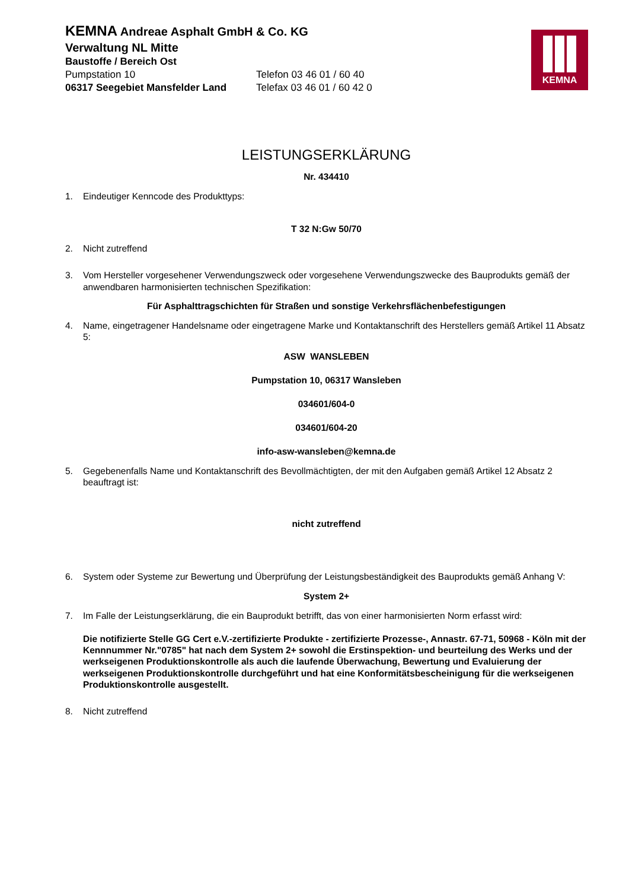KEMNA
KEMNA Andreae Asphalt GmbH & Co. KG
Verwaltung NL Mitte
Baustoffe / Bereich Ost
Pumpstation 10 Telefon 03 46 01 / 60 40
06317 Seegebiet Mansfelder Land Telefax 03 46 01 / 60 42 0
LEISTUNGSERKLÄRUNG
Nr. 434410
1. Eindeutiger Kenncode des Produkttyps:
T 32 N:Gw 50/70
2. Nicht zutreffend
3. Vom Hersteller vorgesehener Verwendungszweck oder vorgesehene Verwendungszwecke des Bauprodukts gemäß der anwendbaren harmonisierten technischen Spezifikation:
Für Asphalttragschichten für Straßen und sonstige Verkehrsflächenbefestigungen
4. Name, eingetragener Handelsname oder eingetragene Marke und Kontaktanschrift des Herstellers gemäß Artikel 11 Absatz 5:
ASW WANSLEBEN
Pumpstation 10, 06317 Wansleben
034601/604-0
034601/604-20
info-asw-wansleben@kemna.de
5. Gegebenenfalls Name und Kontaktanschrift des Bevollmächtigten, der mit den Aufgaben gemäß Artikel 12 Absatz 2 beauftragt ist:
nicht zutreffend
6. System oder Systeme zur Bewertung und Überprüfung der Leistungsbeständigkeit des Bauprodukts gemäß Anhang V:
System 2+
7. Im Falle der Leistungserklärung, die ein Bauprodukt betrifft, das von einer harmonisierten Norm erfasst wird:
Die notifizierte Stelle GG Cert e.V.-zertifizierte Produkte - zertifizierte Prozesse-, Annastr. 67-71, 50968 - Köln mit der Kennnummer Nr."0785" hat nach dem System 2+ sowohl die Erstinspektion- und beurteilung des Werks und der werkseigenen Produktionskontrolle als auch die laufende Überwachung, Bewertung und Evaluierung der werkseigenen Produktionskontrolle durchgeführt und hat eine Konformitätsbescheinigung für die werkseigenen Produktionskontrolle ausgestellt.
8. Nicht zutreffend